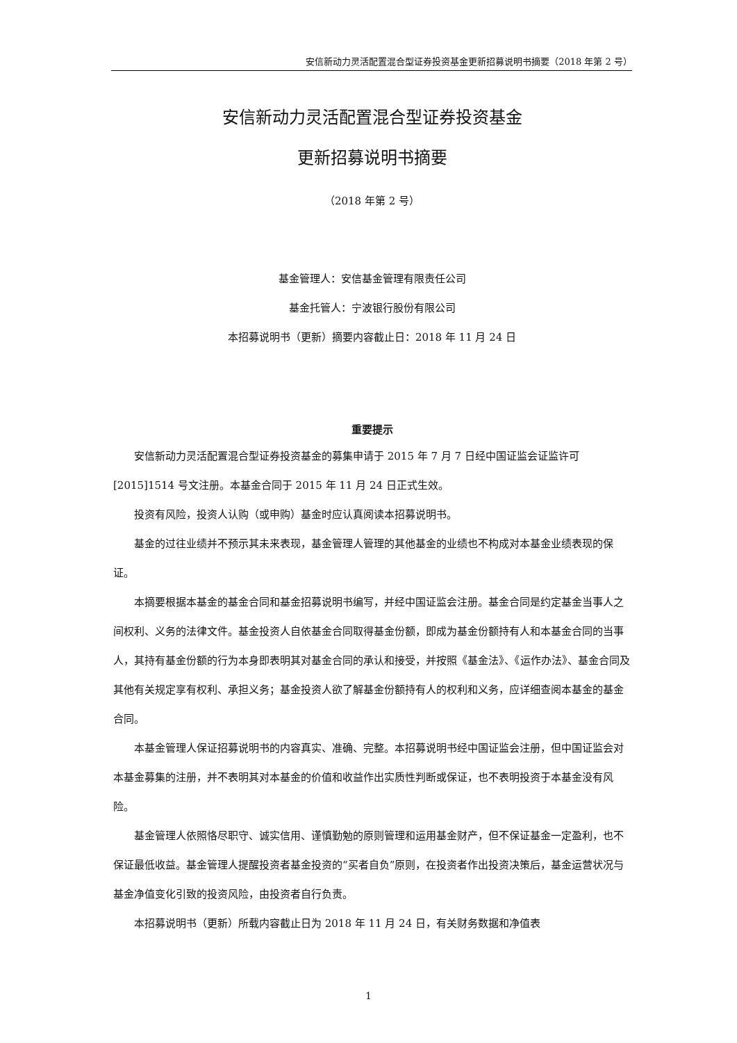安信新动力灵活配置混合型证券投资基金更新招募说明书摘要（2018 年第 2 号）
安信新动力灵活配置混合型证券投资基金
更新招募说明书摘要
（2018 年第 2 号）
基金管理人：安信基金管理有限责任公司
基金托管人：宁波银行股份有限公司
本招募说明书（更新）摘要内容截止日：2018 年 11 月 24 日
重要提示
安信新动力灵活配置混合型证券投资基金的募集申请于 2015 年 7 月 7 日经中国证监会证监许可[2015]1514 号文注册。本基金合同于 2015 年 11 月 24 日正式生效。
投资有风险，投资人认购（或申购）基金时应认真阅读本招募说明书。
基金的过往业绩并不预示其未来表现，基金管理人管理的其他基金的业绩也不构成对本基金业绩表现的保证。
本摘要根据本基金的基金合同和基金招募说明书编写，并经中国证监会注册。基金合同是约定基金当事人之间权利、义务的法律文件。基金投资人自依基金合同取得基金份额，即成为基金份额持有人和本基金合同的当事人，其持有基金份额的行为本身即表明其对基金合同的承认和接受，并按照《基金法》、《运作办法》、基金合同及其他有关规定享有权利、承担义务；基金投资人欲了解基金份额持有人的权利和义务，应详细查阅本基金的基金合同。
本基金管理人保证招募说明书的内容真实、准确、完整。本招募说明书经中国证监会注册，但中国证监会对本基金募集的注册，并不表明其对本基金的价值和收益作出实质性判断或保证，也不表明投资于本基金没有风险。
基金管理人依照恪尽职守、诚实信用、谨慎勤勉的原则管理和运用基金财产，但不保证基金一定盈利，也不保证最低收益。基金管理人提醒投资者基金投资的“买者自负”原则，在投资者作出投资决策后，基金运营状况与基金净值变化引致的投资风险，由投资者自行负责。
本招募说明书（更新）所载内容截止日为 2018 年 11 月 24 日，有关财务数据和净值表
1